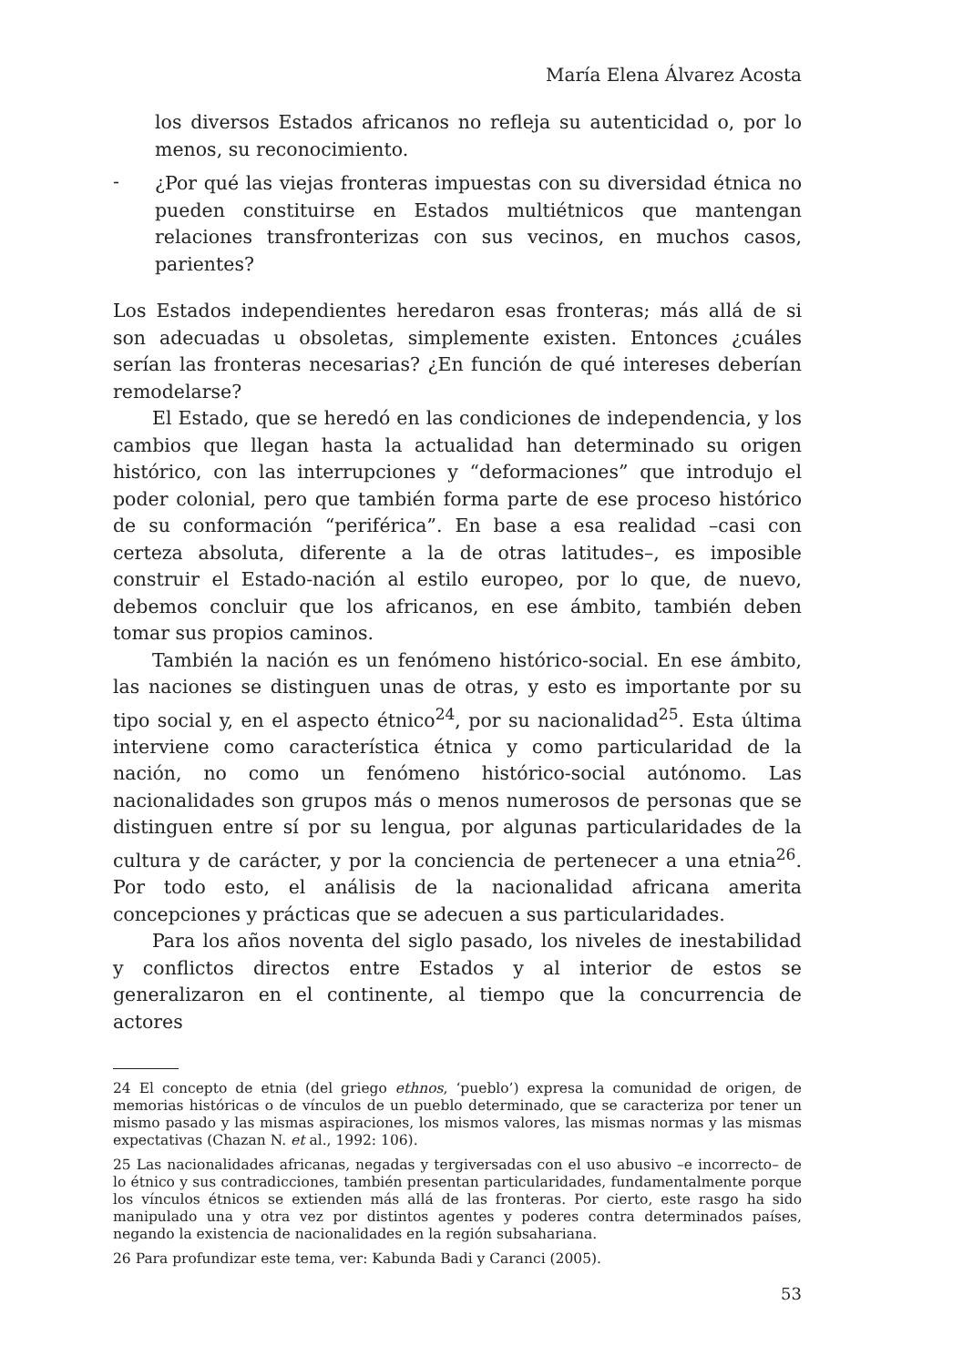María Elena Álvarez Acosta
los diversos Estados africanos no refleja su autenticidad o, por lo menos, su reconocimiento.
-
¿Por qué las viejas fronteras impuestas con su diversidad étnica no pueden constituirse en Estados multiétnicos que mantengan relaciones transfronterizas con sus vecinos, en muchos casos, parientes?
Los Estados independientes heredaron esas fronteras; más allá de si son adecuadas u obsoletas, simplemente existen. Entonces ¿cuáles serían las fronteras necesarias? ¿En función de qué intereses deberían remodelarse?
El Estado, que se heredó en las condiciones de independencia, y los cambios que llegan hasta la actualidad han determinado su origen histórico, con las interrupciones y “deformaciones” que introdujo el poder colonial, pero que también forma parte de ese proceso histórico de su conformación “periférica”. En base a esa realidad –casi con certeza absoluta, diferente a la de otras latitudes–, es imposible construir el Estado-nación al estilo europeo, por lo que, de nuevo, debemos concluir que los africanos, en ese ámbito, también deben tomar sus propios caminos.
También la nación es un fenómeno histórico-social. En ese ámbito, las naciones se distinguen unas de otras, y esto es importante por su tipo social y, en el aspecto étnico<sup>24</sup>, por su nacionalidad<sup>25</sup>. Esta última interviene como característica étnica y como particularidad de la nación, no como un fenómeno histórico-social autónomo. Las nacionalidades son grupos más o menos numerosos de personas que se distinguen entre sí por su lengua, por algunas particularidades de la cultura y de carácter, y por la conciencia de pertenecer a una etnia<sup>26</sup>. Por todo esto, el análisis de la nacionalidad africana amerita concepciones y prácticas que se adecuen a sus particularidades.
Para los años noventa del siglo pasado, los niveles de inestabilidad y conflictos directos entre Estados y al interior de estos se generalizaron en el continente, al tiempo que la concurrencia de actores
24 El concepto de etnia (del griego ethnos, ‘pueblo’) expresa la comunidad de origen, de memorias históricas o de vínculos de un pueblo determinado, que se caracteriza por tener un mismo pasado y las mismas aspiraciones, los mismos valores, las mismas normas y las mismas expectativas (Chazan N. et al., 1992: 106).
25 Las nacionalidades africanas, negadas y tergiversadas con el uso abusivo –e incorrecto– de lo étnico y sus contradicciones, también presentan particularidades, fundamentalmente porque los vínculos étnicos se extienden más allá de las fronteras. Por cierto, este rasgo ha sido manipulado una y otra vez por distintos agentes y poderes contra determinados países, negando la existencia de nacionalidades en la región subsahariana.
26 Para profundizar este tema, ver: Kabunda Badi y Caranci (2005).
53